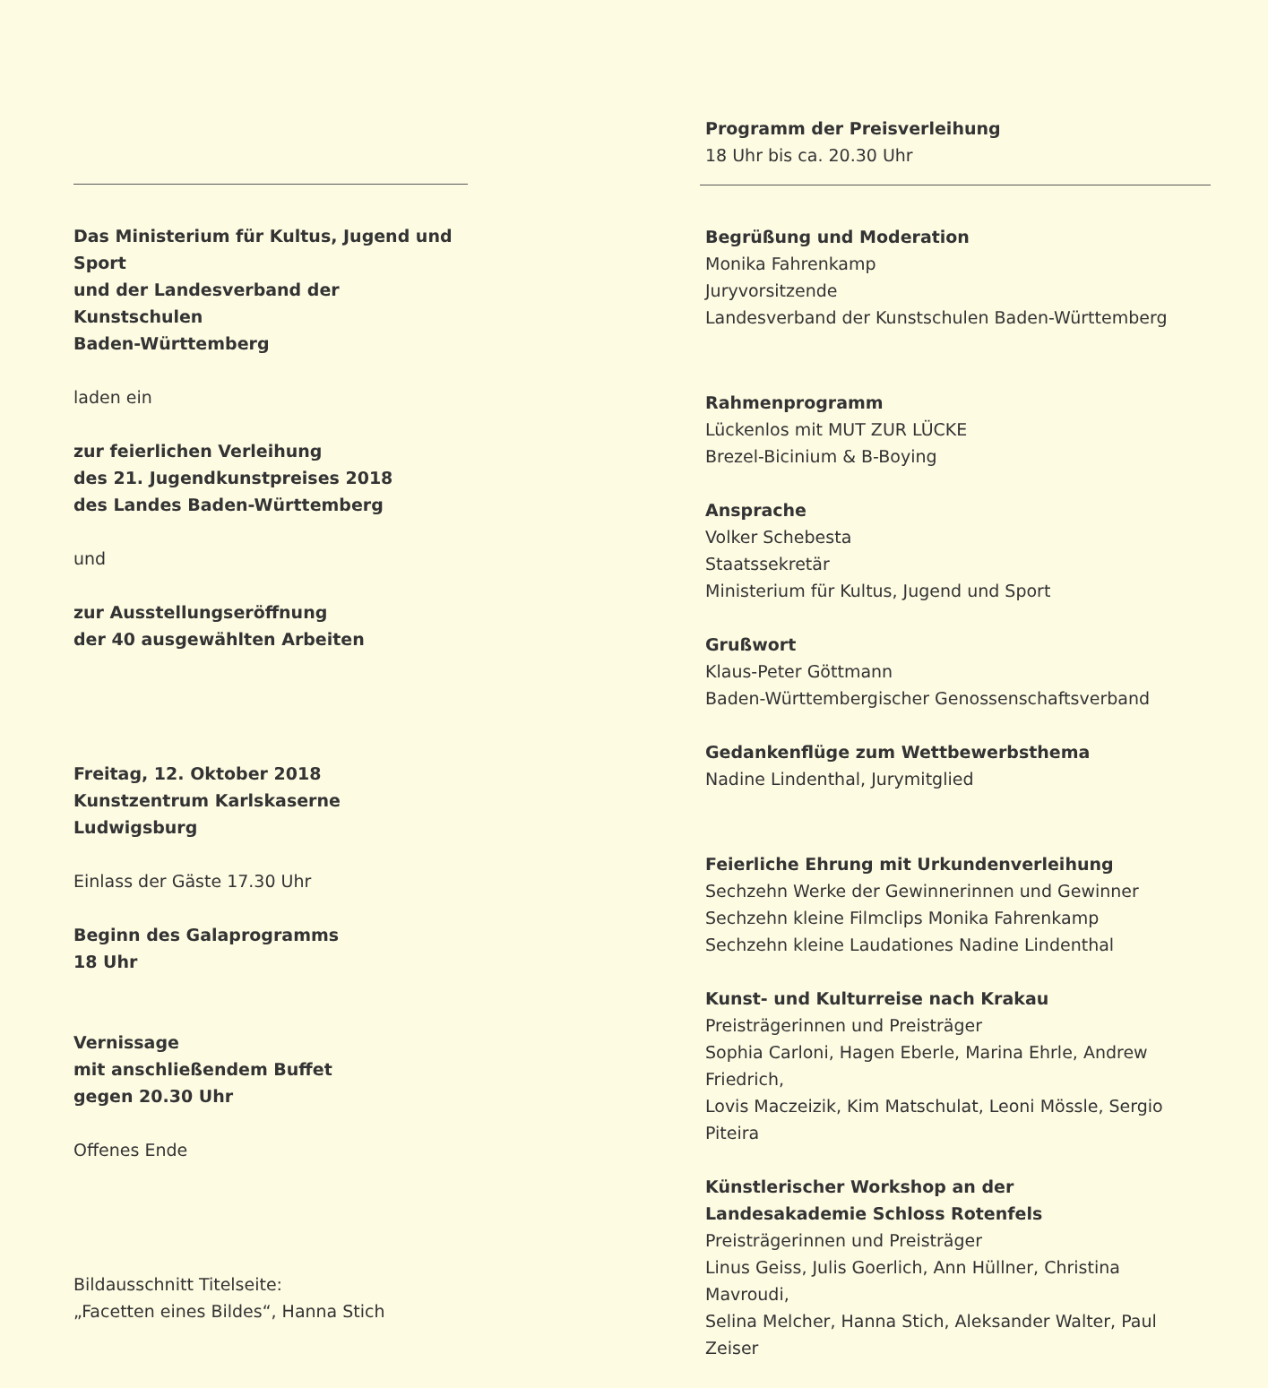Das Ministerium für Kultus, Jugend und Sport
und der Landesverband der Kunstschulen
Baden-Württemberg
laden ein
zur feierlichen Verleihung
des 21. Jugendkunstpreises 2018
des Landes Baden-Württemberg
und
zur Ausstellungseröffnung
der 40 ausgewählten Arbeiten
Freitag, 12. Oktober 2018
Kunstzentrum Karlskaserne Ludwigsburg
Einlass der Gäste 17.30 Uhr
Beginn des Galaprogramms
18 Uhr
Vernissage
mit anschließendem Buffet
gegen 20.30 Uhr
Offenes Ende
Bildausschnitt Titelseite:
„Facetten eines Bildes“, Hanna Stich
Programm der Preisverleihung
18 Uhr bis ca. 20.30 Uhr
Begrüßung und Moderation
Monika Fahrenkamp
Juryvorsitzende
Landesverband der Kunstschulen Baden-Württemberg
Rahmenprogramm
Lückenlos mit MUT ZUR LÜCKE
Brezel-Bicinium & B-Boying
Ansprache
Volker Schebesta
Staatssekretär
Ministerium für Kultus, Jugend und Sport
Grußwort
Klaus-Peter Göttmann
Baden-Württembergischer Genossenschaftsverband
Gedankenflüge zum Wettbewerbsthema
Nadine Lindenthal, Jurymitglied
Feierliche Ehrung mit Urkundenverleihung
Sechzehn Werke der Gewinnerinnen und Gewinner
Sechzehn kleine Filmclips Monika Fahrenkamp
Sechzehn kleine Laudationes Nadine Lindenthal
Kunst- und Kulturreise nach Krakau
Preisträgerinnen und Preisträger
Sophia Carloni, Hagen Eberle, Marina Ehrle, Andrew Friedrich,
Lovis Maczeizik, Kim Matschulat, Leoni Mössle, Sergio Piteira
Künstlerischer Workshop an der
Landesakademie Schloss Rotenfels
Preisträgerinnen und Preisträger
Linus Geiss, Julis Goerlich, Ann Hüllner, Christina Mavroudi,
Selina Melcher, Hanna Stich, Aleksander Walter, Paul Zeiser